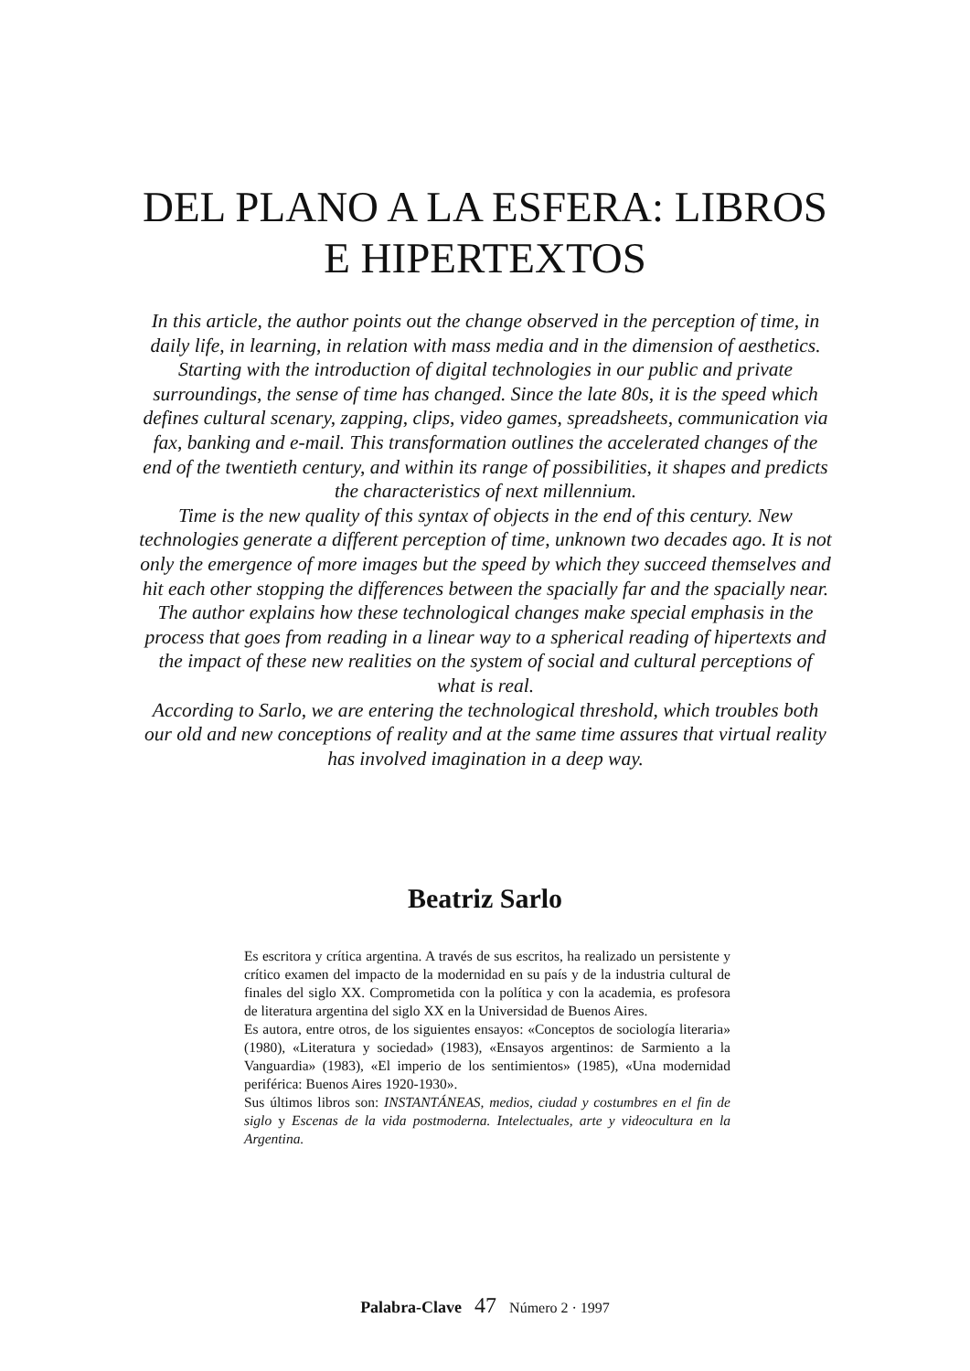DEL PLANO A LA ESFERA: LIBROS
E HIPERTEXTOS
In this article, the author points out the change observed in the perception of time, in daily life, in learning, in relation with mass media and in the dimension of aesthetics. Starting with the introduction of digital technologies in our public and private surroundings, the sense of time has changed. Since the late 80s, it is the speed which defines cultural scenary, zapping, clips, video games, spreadsheets, communication via fax, banking and e-mail. This transformation outlines the accelerated changes of the end of the twentieth century, and within its range of possibilities, it shapes and predicts the characteristics of next millennium.
Time is the new quality of this syntax of objects in the end of this century. New technologies generate a different perception of time, unknown two decades ago. It is not only the emergence of more images but the speed by which they succeed themselves and hit each other stopping the differences between the spacially far and the spacially near. The author explains how these technological changes make special emphasis in the process that goes from reading in a linear way to a spherical reading of hipertexts and the impact of these new realities on the system of social and cultural perceptions of what is real.
According to Sarlo, we are entering the technological threshold, which troubles both our old and new conceptions of reality and at the same time assures that virtual reality has involved imagination in a deep way.
Beatriz Sarlo
Es escritora y crítica argentina. A través de sus escritos, ha realizado un persistente y crítico examen del impacto de la modernidad en su país y de la industria cultural de finales del siglo XX. Comprometida con la política y con la academia, es profesora de literatura argentina del siglo XX en la Universidad de Buenos Aires.
Es autora, entre otros, de los siguientes ensayos: «Conceptos de sociología literaria» (1980), «Literatura y sociedad» (1983), «Ensayos argentinos: de Sarmiento a la Vanguardia» (1983), «El imperio de los sentimientos» (1985), «Una modernidad periférica: Buenos Aires 1920-1930».
Sus últimos libros son: INSTANTÁNEAS, medios, ciudad y costumbres en el fin de siglo y Escenas de la vida postmoderna. Intelectuales, arte y videocultura en la Argentina.
Palabra-Clave 47 Número 2 · 1997